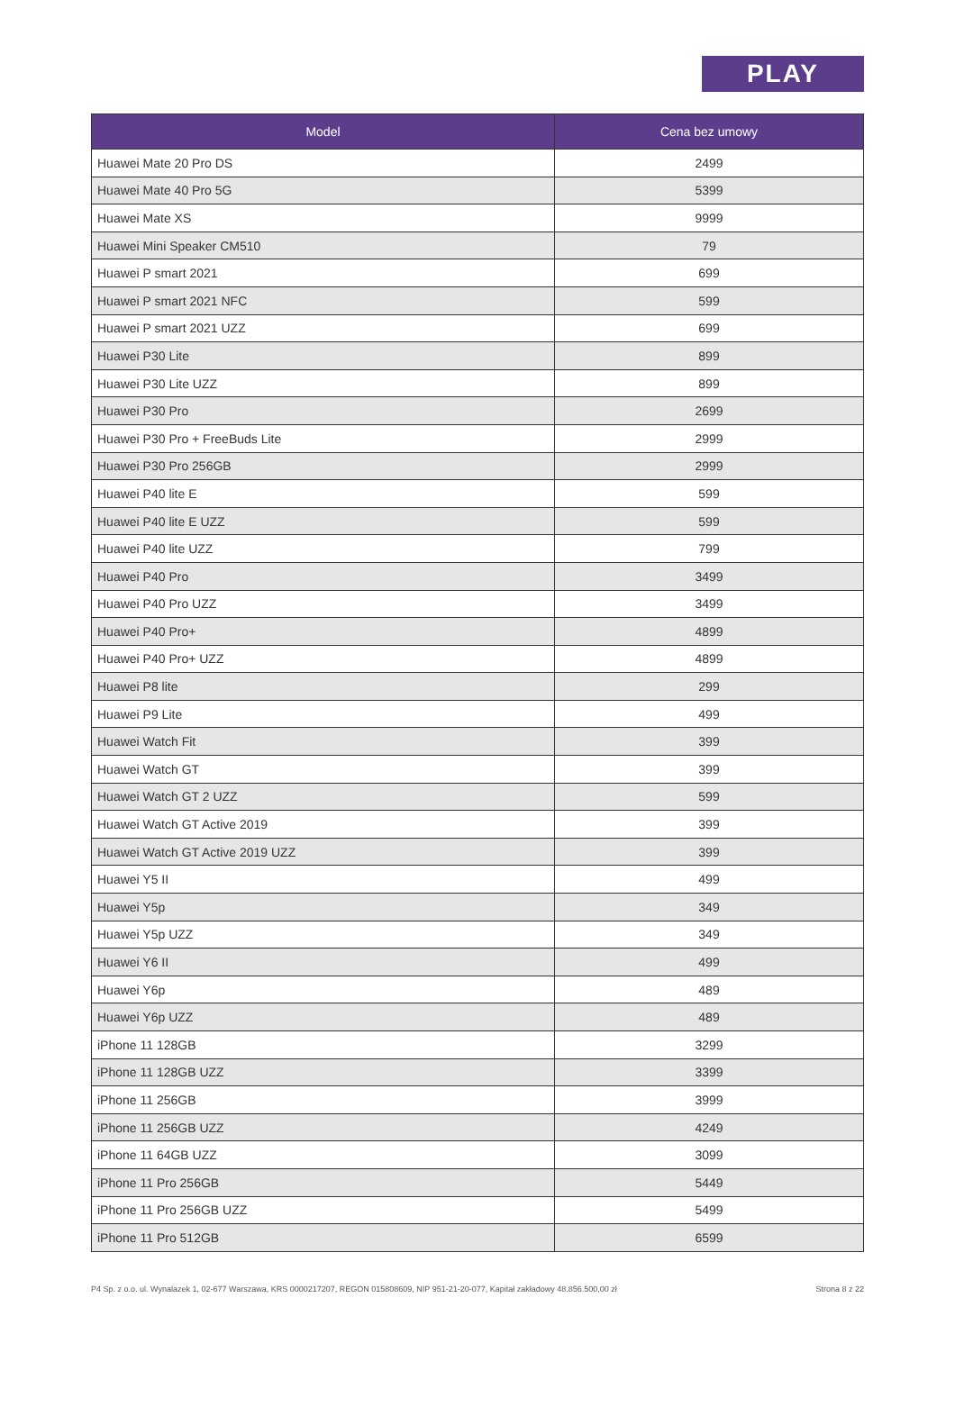PLAY
| Model | Cena bez umowy |
| --- | --- |
| Huawei Mate 20 Pro DS | 2499 |
| Huawei Mate 40 Pro 5G | 5399 |
| Huawei Mate XS | 9999 |
| Huawei Mini Speaker CM510 | 79 |
| Huawei P smart 2021 | 699 |
| Huawei P smart 2021 NFC | 599 |
| Huawei P smart 2021 UZZ | 699 |
| Huawei P30 Lite | 899 |
| Huawei P30 Lite UZZ | 899 |
| Huawei P30 Pro | 2699 |
| Huawei P30 Pro + FreeBuds Lite | 2999 |
| Huawei P30 Pro 256GB | 2999 |
| Huawei P40 lite E | 599 |
| Huawei P40 lite E UZZ | 599 |
| Huawei P40 lite UZZ | 799 |
| Huawei P40 Pro | 3499 |
| Huawei P40 Pro UZZ | 3499 |
| Huawei P40 Pro+ | 4899 |
| Huawei P40 Pro+ UZZ | 4899 |
| Huawei P8 lite | 299 |
| Huawei P9 Lite | 499 |
| Huawei Watch Fit | 399 |
| Huawei Watch GT | 399 |
| Huawei Watch GT 2 UZZ | 599 |
| Huawei Watch GT Active 2019 | 399 |
| Huawei Watch GT Active 2019 UZZ | 399 |
| Huawei Y5 II | 499 |
| Huawei Y5p | 349 |
| Huawei Y5p UZZ | 349 |
| Huawei Y6 II | 499 |
| Huawei Y6p | 489 |
| Huawei Y6p UZZ | 489 |
| iPhone 11 128GB | 3299 |
| iPhone 11 128GB UZZ | 3399 |
| iPhone 11 256GB | 3999 |
| iPhone 11 256GB UZZ | 4249 |
| iPhone 11 64GB UZZ | 3099 |
| iPhone 11 Pro 256GB | 5449 |
| iPhone 11 Pro 256GB UZZ | 5499 |
| iPhone 11 Pro 512GB | 6599 |
P4 Sp. z o.o. ul. Wynalazek 1, 02-677 Warszawa, KRS 0000217207, REGON 015808609, NIP 951-21-20-077, Kapitał zakładowy 48.856.500,00 zł Strona 8 z 22